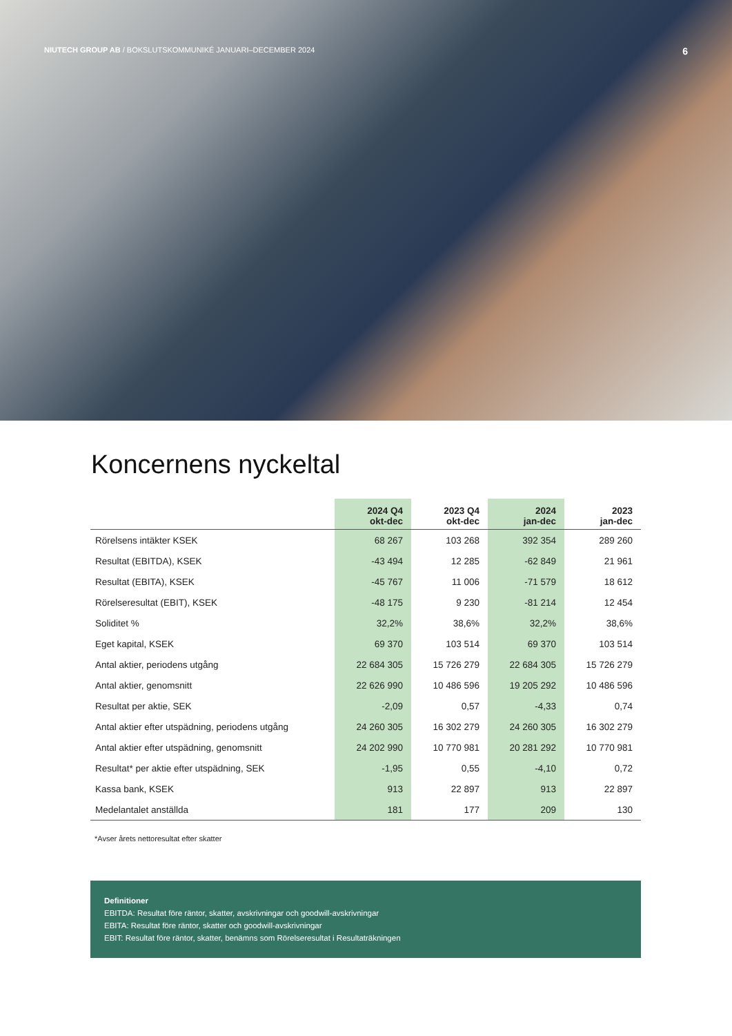NIUTECH GROUP AB / BOKSLUTSKOMMUNIKÉ JANUARI–DECEMBER 2024 6
Koncernens nyckeltal
| | 2024 Q4 okt-dec | 2023 Q4 okt-dec | 2024 jan-dec | 2023 jan-dec |
| --- | --- | --- | --- | --- |
| Rörelsens intäkter KSEK | 68 267 | 103 268 | 392 354 | 289 260 |
| Resultat (EBITDA), KSEK | -43 494 | 12 285 | -62 849 | 21 961 |
| Resultat (EBITA), KSEK | -45 767 | 11 006 | -71 579 | 18 612 |
| Rörelseresultat (EBIT), KSEK | -48 175 | 9 230 | -81 214 | 12 454 |
| Soliditet % | 32,2% | 38,6% | 32,2% | 38,6% |
| Eget kapital, KSEK | 69 370 | 103 514 | 69 370 | 103 514 |
| Antal aktier, periodens utgång | 22 684 305 | 15 726 279 | 22 684 305 | 15 726 279 |
| Antal aktier, genomsnitt | 22 626 990 | 10 486 596 | 19 205 292 | 10 486 596 |
| Resultat per aktie, SEK | -2,09 | 0,57 | -4,33 | 0,74 |
| Antal aktier efter utspädning, periodens utgång | 24 260 305 | 16 302 279 | 24 260 305 | 16 302 279 |
| Antal aktier efter utspädning, genomsnitt | 24 202 990 | 10 770 981 | 20 281 292 | 10 770 981 |
| Resultat* per aktie efter utspädning, SEK | -1,95 | 0,55 | -4,10 | 0,72 |
| Kassa bank, KSEK | 913 | 22 897 | 913 | 22 897 |
| Medelantalet anställda | 181 | 177 | 209 | 130 |
*Avser årets nettoresultat efter skatter
Definitioner
EBITDA: Resultat före räntor, skatter, avskrivningar och goodwill-avskrivningar
EBITA: Resultat före räntor, skatter och goodwill-avskrivningar
EBIT: Resultat före räntor, skatter, benämns som Rörelseresultat i Resultaträkningen